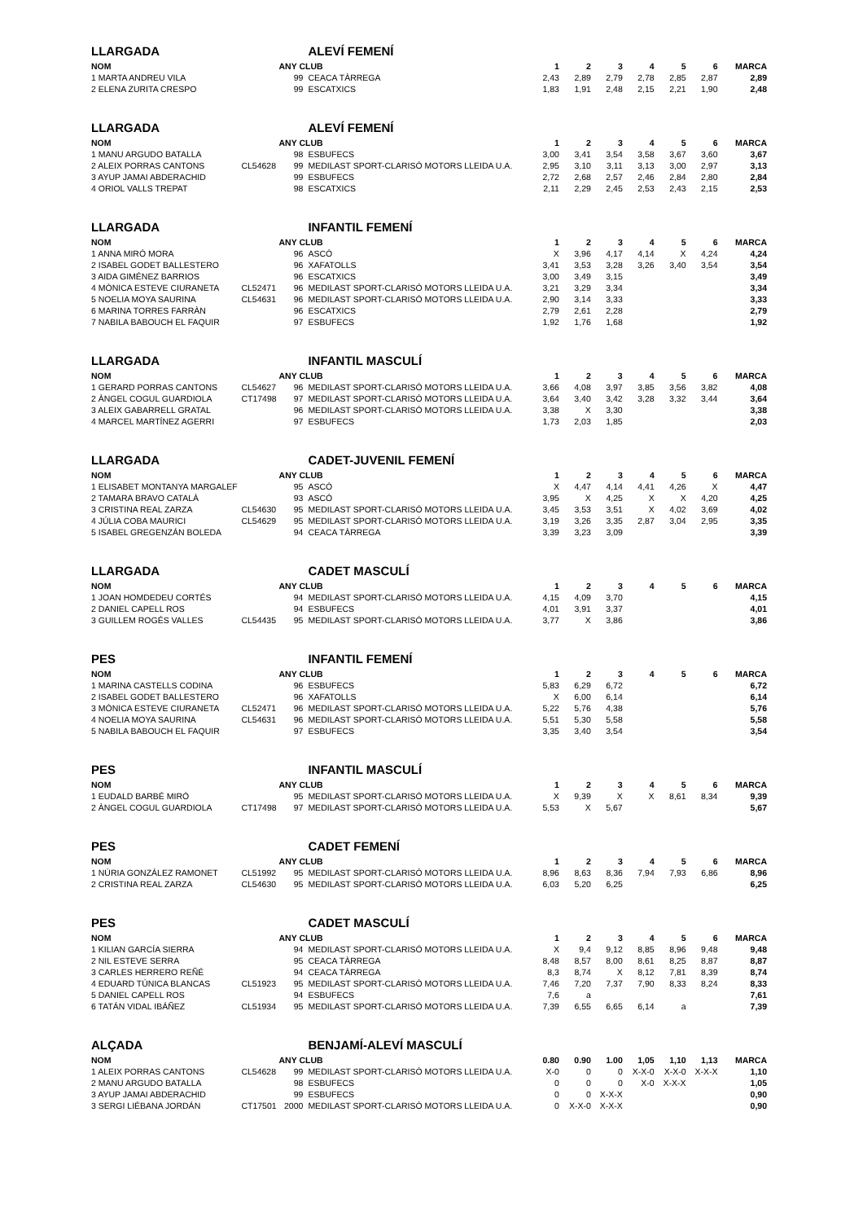| LLARGADA | | | ALEVÍ FEMENÍ | | | | | | | |
| NOM | | ANY CLUB | | 1 | 2 | 3 | 4 | 5 | 6 | MARCA |
| 1 MARTA ANDREU VILA | | 99 | CEACA TÀRREGA | 2,43 | 2,89 | 2,79 | 2,78 | 2,85 | 2,87 | 2,89 |
| 2 ELENA ZURITA CRESPO | | 99 | ESCATXICS | 1,83 | 1,91 | 2,48 | 2,15 | 2,21 | 1,90 | 2,48 |
| LLARGADA | | | ALEVÍ FEMENÍ | | | | | | | |
| NOM | | ANY CLUB | | 1 | 2 | 3 | 4 | 5 | 6 | MARCA |
| 1 MANU ARGUDO BATALLA | | 98 | ESBUFECS | 3,00 | 3,41 | 3,54 | 3,58 | 3,67 | 3,60 | 3,67 |
| 2 ALEIX PORRAS CANTONS | CL54628 | 99 | MEDILAST SPORT-CLARISÓ MOTORS LLEIDA U.A. | 2,95 | 3,10 | 3,11 | 3,13 | 3,00 | 2,97 | 3,13 |
| 3 AYUP JAMAI ABDERACHID | | 99 | ESBUFECS | 2,72 | 2,68 | 2,57 | 2,46 | 2,84 | 2,80 | 2,84 |
| 4 ORIOL VALLS TREPAT | | 98 | ESCATXICS | 2,11 | 2,29 | 2,45 | 2,53 | 2,43 | 2,15 | 2,53 |
| LLARGADA | | | INFANTIL FEMENÍ | | | | | | | |
| NOM | | ANY CLUB | | 1 | 2 | 3 | 4 | 5 | 6 | MARCA |
| 1 ANNA MIRÓ MORA | | 96 | ASCÓ | X | 3,96 | 4,17 | 4,14 | X | 4,24 | 4,24 |
| 2 ISABEL GODET BALLESTERO | | 96 | XAFATOLLS | 3,41 | 3,53 | 3,28 | 3,26 | 3,40 | 3,54 | 3,54 |
| 3 AIDA GIMÉNEZ BARRIOS | | 96 | ESCATXICS | 3,00 | 3,49 | 3,15 | | | | 3,49 |
| 4 MÒNICA ESTEVE CIURANETA | CL52471 | 96 | MEDILAST SPORT-CLARISÓ MOTORS LLEIDA U.A. | 3,21 | 3,29 | 3,34 | | | | 3,34 |
| 5 NOELIA MOYA SAURINA | CL54631 | 96 | MEDILAST SPORT-CLARISÓ MOTORS LLEIDA U.A. | 2,90 | 3,14 | 3,33 | | | | 3,33 |
| 6 MARINA TORRES FARRÀN | | 96 | ESCATXICS | 2,79 | 2,61 | 2,28 | | | | 2,79 |
| 7 NABILA BABOUCH EL FAQUIR | | 97 | ESBUFECS | 1,92 | 1,76 | 1,68 | | | | 1,92 |
| LLARGADA | | | INFANTIL MASCULÍ | | | | | | | |
| NOM | | ANY CLUB | | 1 | 2 | 3 | 4 | 5 | 6 | MARCA |
| 1 GERARD PORRAS CANTONS | CL54627 | 96 | MEDILAST SPORT-CLARISÓ MOTORS LLEIDA U.A. | 3,66 | 4,08 | 3,97 | 3,85 | 3,56 | 3,82 | 4,08 |
| 2 ÀNGEL COGUL GUARDIOLA | CT17498 | 97 | MEDILAST SPORT-CLARISÓ MOTORS LLEIDA U.A. | 3,64 | 3,40 | 3,42 | 3,28 | 3,32 | 3,44 | 3,64 |
| 3 ALEIX GABARRELL GRATAL | | 96 | MEDILAST SPORT-CLARISÓ MOTORS LLEIDA U.A. | 3,38 | X | 3,30 | | | | 3,38 |
| 4 MARCEL MARTÍNEZ AGERRI | | 97 | ESBUFECS | 1,73 | 2,03 | 1,85 | | | | 2,03 |
| LLARGADA | | | CADET-JUVENIL FEMENÍ | | | | | | | |
| NOM | | ANY CLUB | | 1 | 2 | 3 | 4 | 5 | 6 | MARCA |
| 1 ELISABET MONTANYA MARGALEF | | 95 | ASCÓ | X | 4,47 | 4,14 | 4,41 | 4,26 | X | 4,47 |
| 2 TAMARA BRAVO CATALÀ | | 93 | ASCÓ | 3,95 | X | 4,25 | X | X | 4,20 | 4,25 |
| 3 CRISTINA REAL ZARZA | CL54630 | 95 | MEDILAST SPORT-CLARISÓ MOTORS LLEIDA U.A. | 3,45 | 3,53 | 3,51 | X | 4,02 | 3,69 | 4,02 |
| 4 JÚLIA COBA MAURICI | CL54629 | 95 | MEDILAST SPORT-CLARISÓ MOTORS LLEIDA U.A. | 3,19 | 3,26 | 3,35 | 2,87 | 3,04 | 2,95 | 3,35 |
| 5 ISABEL GREGENZÁN BOLEDA | | 94 | CEACA TÀRREGA | 3,39 | 3,23 | 3,09 | | | | 3,39 |
| LLARGADA | | | CADET MASCULÍ | | | | | | | |
| NOM | | ANY CLUB | | 1 | 2 | 3 | 4 | 5 | 6 | MARCA |
| 1 JOAN HOMDEDEU CORTÉS | | 94 | MEDILAST SPORT-CLARISÓ MOTORS LLEIDA U.A. | 4,15 | 4,09 | 3,70 | | | | 4,15 |
| 2 DANIEL CAPELL ROS | | 94 | ESBUFECS | 4,01 | 3,91 | 3,37 | | | | 4,01 |
| 3 GUILLEM ROGÉS VALLES | CL54435 | 95 | MEDILAST SPORT-CLARISÓ MOTORS LLEIDA U.A. | 3,77 | X | 3,86 | | | | 3,86 |
| PES | | | INFANTIL FEMENÍ | | | | | | | |
| NOM | | ANY CLUB | | 1 | 2 | 3 | 4 | 5 | 6 | MARCA |
| 1 MARINA CASTELLS CODINA | | 96 | ESBUFECS | 5,83 | 6,29 | 6,72 | | | | 6,72 |
| 2 ISABEL GODET BALLESTERO | | 96 | XAFATOLLS | X | 6,00 | 6,14 | | | | 6,14 |
| 3 MÒNICA ESTEVE CIURANETA | CL52471 | 96 | MEDILAST SPORT-CLARISÓ MOTORS LLEIDA U.A. | 5,22 | 5,76 | 4,38 | | | | 5,76 |
| 4 NOELIA MOYA SAURINA | CL54631 | 96 | MEDILAST SPORT-CLARISÓ MOTORS LLEIDA U.A. | 5,51 | 5,30 | 5,58 | | | | 5,58 |
| 5 NABILA BABOUCH EL FAQUIR | | 97 | ESBUFECS | 3,35 | 3,40 | 3,54 | | | | 3,54 |
| PES | | | INFANTIL MASCULÍ | | | | | | | |
| NOM | | ANY CLUB | | 1 | 2 | 3 | 4 | 5 | 6 | MARCA |
| 1 EUDALD BARBÉ MIRÓ | | 95 | MEDILAST SPORT-CLARISÓ MOTORS LLEIDA U.A. | X | 9,39 | X | X | 8,61 | 8,34 | 9,39 |
| 2 ÀNGEL COGUL GUARDIOLA | CT17498 | 97 | MEDILAST SPORT-CLARISÓ MOTORS LLEIDA U.A. | 5,53 | X | 5,67 | | | | 5,67 |
| PES | | | CADET FEMENÍ | | | | | | | |
| NOM | | ANY CLUB | | 1 | 2 | 3 | 4 | 5 | 6 | MARCA |
| 1 NÚRIA GONZÁLEZ RAMONET | CL51992 | 95 | MEDILAST SPORT-CLARISÓ MOTORS LLEIDA U.A. | 8,96 | 8,63 | 8,36 | 7,94 | 7,93 | 6,86 | 8,96 |
| 2 CRISTINA REAL ZARZA | CL54630 | 95 | MEDILAST SPORT-CLARISÓ MOTORS LLEIDA U.A. | 6,03 | 5,20 | 6,25 | | | | 6,25 |
| PES | | | CADET MASCULÍ | | | | | | | |
| NOM | | ANY CLUB | | 1 | 2 | 3 | 4 | 5 | 6 | MARCA |
| 1 KILIAN GARCÍA SIERRA | | 94 | MEDILAST SPORT-CLARISÓ MOTORS LLEIDA U.A. | X | 9,4 | 9,12 | 8,85 | 8,96 | 9,48 | 9,48 |
| 2 NIL ESTEVE SERRA | | 95 | CEACA TÀRREGA | 8,48 | 8,57 | 8,00 | 8,61 | 8,25 | 8,87 | 8,87 |
| 3 CARLES HERRERO REÑÉ | | 94 | CEACA TÀRREGA | 8,3 | 8,74 | X | 8,12 | 7,81 | 8,39 | 8,74 |
| 4 EDUARD TÚNICA BLANCAS | CL51923 | 95 | MEDILAST SPORT-CLARISÓ MOTORS LLEIDA U.A. | 7,46 | 7,20 | 7,37 | 7,90 | 8,33 | 8,24 | 8,33 |
| 5 DANIEL CAPELL ROS | | 94 | ESBUFECS | 7,6 | a | | | | | 7,61 |
| 6 TATÁN VIDAL IBÁÑEZ | CL51934 | 95 | MEDILAST SPORT-CLARISÓ MOTORS LLEIDA U.A. | 7,39 | 6,55 | 6,65 | 6,14 | a | | 7,39 |
| ALÇADA | | | BENJAMÍ-ALEVÍ MASCULÍ | | | | | | | |
| NOM | | ANY CLUB | | 0.80 | 0.90 | 1.00 | 1,05 | 1,10 | 1,13 | MARCA |
| 1 ALEIX PORRAS CANTONS | CL54628 | 99 | MEDILAST SPORT-CLARISÓ MOTORS LLEIDA U.A. | X-0 | 0 | 0 | X-X-0 | X-X-0 | X-X-X | 1,10 |
| 2 MANU ARGUDO BATALLA | | 98 | ESBUFECS | 0 | 0 | 0 | X-0 | X-X-X | | 1,05 |
| 3 AYUP JAMAI ABDERACHID | | 99 | ESBUFECS | 0 | 0 | X-X-X | | | | 0,90 |
| 3 SERGI LIÉBANA JORDÁN | CT17501 | 2000 | MEDILAST SPORT-CLARISÓ MOTORS LLEIDA U.A. | 0 | X-X-0 | X-X-X | | | | 0,90 |